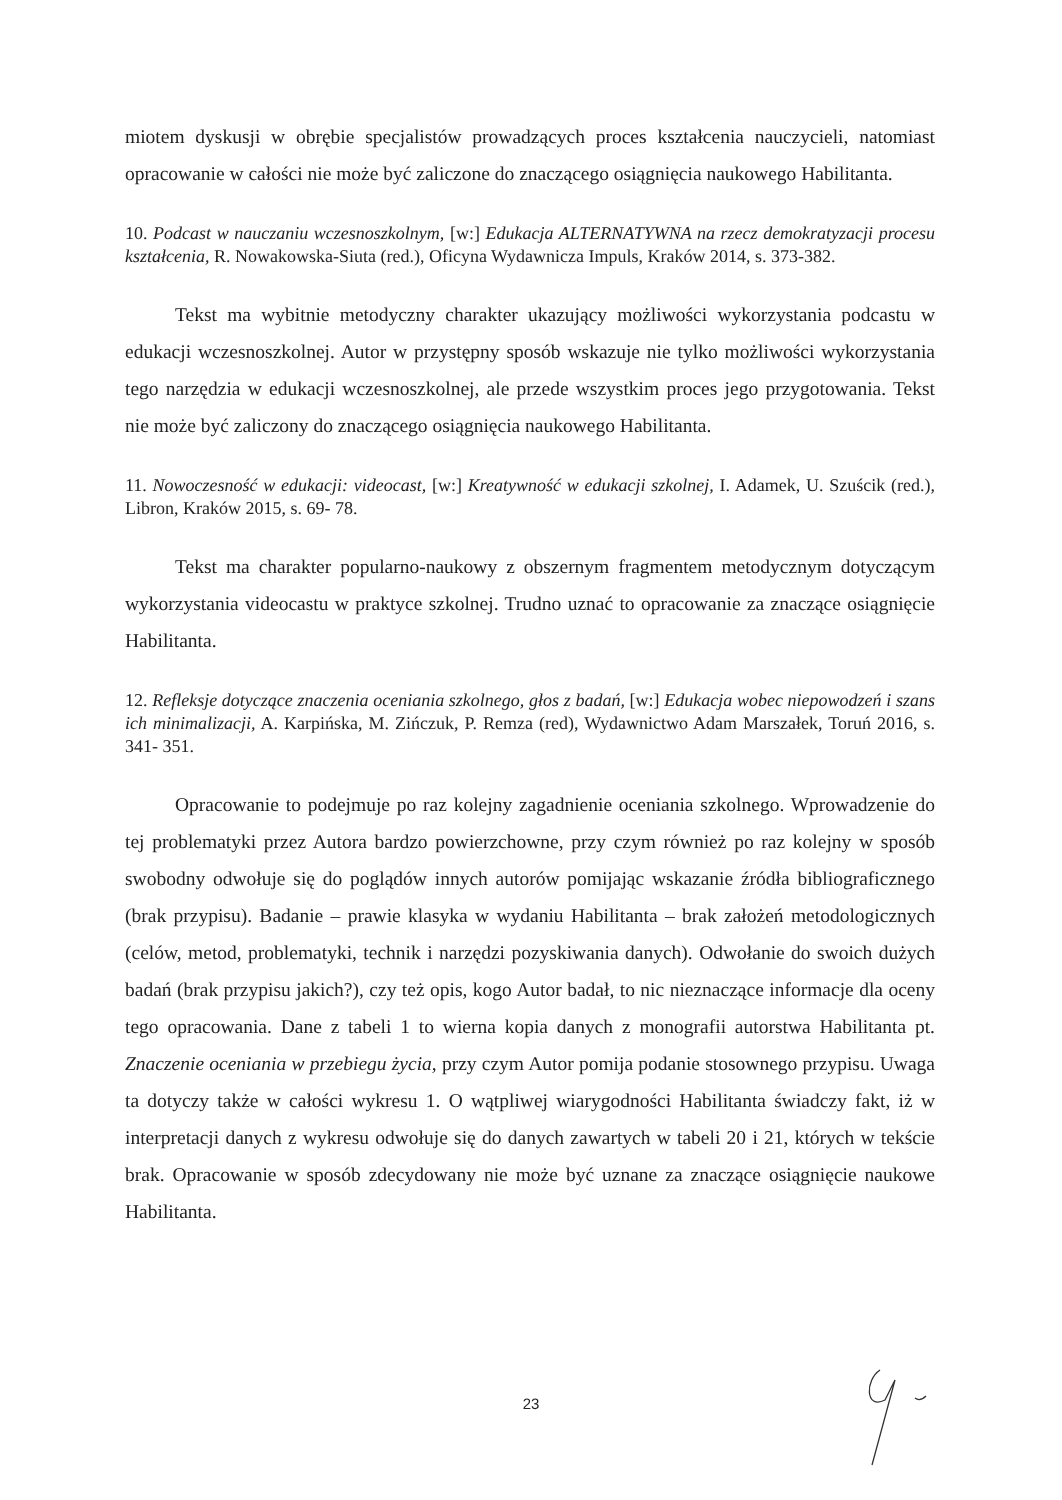miotem dyskusji w obrębie specjalistów prowadzących proces kształcenia nauczycieli, natomiast opracowanie w całości nie może być zaliczone do znaczącego osiągnięcia naukowego Habilitanta.
10. Podcast w nauczaniu wczesnoszkolnym, [w:] Edukacja ALTERNATYWNA na rzecz demokratyzacji procesu kształcenia, R. Nowakowska-Siuta (red.), Oficyna Wydawnicza Impuls, Kraków 2014, s. 373-382.
Tekst ma wybitnie metodyczny charakter ukazujący możliwości wykorzystania podcastu w edukacji wczesnoszkolnej. Autor w przystępny sposób wskazuje nie tylko możliwości wykorzystania tego narzędzia w edukacji wczesnoszkolnej, ale przede wszystkim proces jego przygotowania. Tekst nie może być zaliczony do znaczącego osiągnięcia naukowego Habilitanta.
11. Nowoczesność w edukacji: videocast, [w:] Kreatywność w edukacji szkolnej, I. Adamek, U. Szuścik (red.), Libron, Kraków 2015, s. 69- 78.
Tekst ma charakter popularno-naukowy z obszernym fragmentem metodycznym dotyczącym wykorzystania videocastu w praktyce szkolnej. Trudno uznać to opracowanie za znaczące osiągnięcie Habilitanta.
12. Refleksje dotyczące znaczenia oceniania szkolnego, głos z badań, [w:] Edukacja wobec niepowodzeń i szans ich minimalizacji, A. Karpińska, M. Zińczuk, P. Remza (red), Wydawnictwo Adam Marszałek, Toruń 2016, s. 341- 351.
Opracowanie to podejmuje po raz kolejny zagadnienie oceniania szkolnego. Wprowadzenie do tej problematyki przez Autora bardzo powierzchowne, przy czym również po raz kolejny w sposób swobodny odwołuje się do poglądów innych autorów pomijając wskazanie źródła bibliograficznego (brak przypisu). Badanie – prawie klasyka w wydaniu Habilitanta – brak założeń metodologicznych (celów, metod, problematyki, technik i narzędzi pozyskiwania danych). Odwołanie do swoich dużych badań (brak przypisu jakich?), czy też opis, kogo Autor badał, to nic nieznaczące informacje dla oceny tego opracowania. Dane z tabeli 1 to wierna kopia danych z monografii autorstwa Habilitanta pt. Znaczenie oceniania w przebiegu życia, przy czym Autor pomija podanie stosownego przypisu. Uwaga ta dotyczy także w całości wykresu 1. O wątpliwej wiarygodności Habilitanta świadczy fakt, iż w interpretacji danych z wykresu odwołuje się do danych zawartych w tabeli 20 i 21, których w tekście brak. Opracowanie w sposób zdecydowany nie może być uznane za znaczące osiągnięcie naukowe Habilitanta.
23